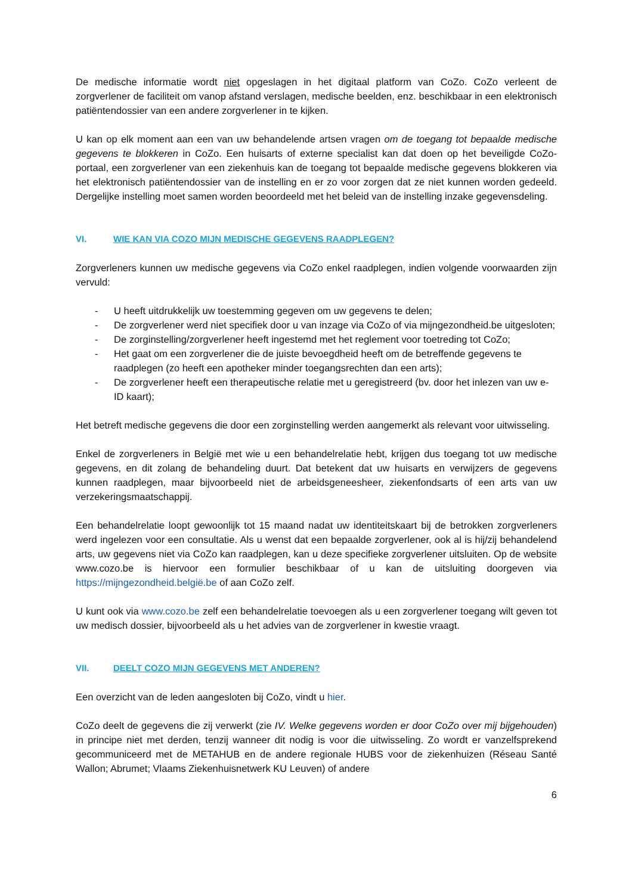De medische informatie wordt niet opgeslagen in het digitaal platform van CoZo. CoZo verleent de zorgverlener de faciliteit om vanop afstand verslagen, medische beelden, enz. beschikbaar in een elektronisch patiëntendossier van een andere zorgverlener in te kijken.
U kan op elk moment aan een van uw behandelende artsen vragen om de toegang tot bepaalde medische gegevens te blokkeren in CoZo. Een huisarts of externe specialist kan dat doen op het beveiligde CoZo-portaal, een zorgverlener van een ziekenhuis kan de toegang tot bepaalde medische gegevens blokkeren via het elektronisch patiëntendossier van de instelling en er zo voor zorgen dat ze niet kunnen worden gedeeld. Dergelijke instelling moet samen worden beoordeeld met het beleid van de instelling inzake gegevensdeling.
VI. WIE KAN VIA COZO MIJN MEDISCHE GEGEVENS RAADPLEGEN?
Zorgverleners kunnen uw medische gegevens via CoZo enkel raadplegen, indien volgende voorwaarden zijn vervuld:
- U heeft uitdrukkelijk uw toestemming gegeven om uw gegevens te delen;
- De zorgverlener werd niet specifiek door u van inzage via CoZo of via mijngezondheid.be uitgesloten;
- De zorginstelling/zorgverlener heeft ingestemd met het reglement voor toetreding tot CoZo;
- Het gaat om een zorgverlener die de juiste bevoegdheid heeft om de betreffende gegevens te raadplegen (zo heeft een apotheker minder toegangsrechten dan een arts);
- De zorgverlener heeft een therapeutische relatie met u geregistreerd (bv. door het inlezen van uw e-ID kaart);
Het betreft medische gegevens die door een zorginstelling werden aangemerkt als relevant voor uitwisseling.
Enkel de zorgverleners in België met wie u een behandelrelatie hebt, krijgen dus toegang tot uw medische gegevens, en dit zolang de behandeling duurt. Dat betekent dat uw huisarts en verwijzers de gegevens kunnen raadplegen, maar bijvoorbeeld niet de arbeidsgeneesheer, ziekenfondsarts of een arts van uw verzekeringsmaatschappij.
Een behandelrelatie loopt gewoonlijk tot 15 maand nadat uw identiteitskaart bij de betrokken zorgverleners werd ingelezen voor een consultatie. Als u wenst dat een bepaalde zorgverlener, ook al is hij/zij behandelend arts, uw gegevens niet via CoZo kan raadplegen, kan u deze specifieke zorgverlener uitsluiten. Op de website www.cozo.be is hiervoor een formulier beschikbaar of u kan de uitsluiting doorgeven via https://mijngezondheid.belgië.be of aan CoZo zelf.
U kunt ook via www.cozo.be zelf een behandelrelatie toevoegen als u een zorgverlener toegang wilt geven tot uw medisch dossier, bijvoorbeeld als u het advies van de zorgverlener in kwestie vraagt.
VII. DEELT COZO MIJN GEGEVENS MET ANDEREN?
Een overzicht van de leden aangesloten bij CoZo, vindt u hier.
CoZo deelt de gegevens die zij verwerkt (zie IV. Welke gegevens worden er door CoZo over mij bijgehouden) in principe niet met derden, tenzij wanneer dit nodig is voor die uitwisseling. Zo wordt er vanzelfsprekend gecommuniceerd met de METAHUB en de andere regionale HUBS voor de ziekenhuizen (Réseau Santé Wallon; Abrumet; Vlaams Ziekenhuisnetwerk KU Leuven) of andere
6